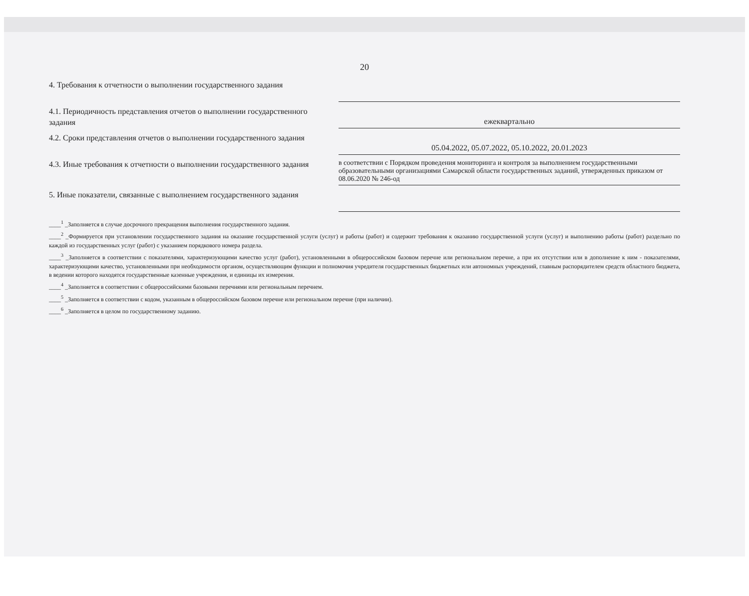20
4. Требования к отчетности о выполнении государственного задания
4.1. Периодичность представления отчетов о выполнении государственного задания
ежеквартально
4.2. Сроки представления отчетов о выполнении государственного задания
05.04.2022, 05.07.2022, 05.10.2022, 20.01.2023
4.3. Иные требования к отчетности о выполнении государственного задания
в соответствии с Порядком проведения мониторинга и контроля за выполнением государственными образовательными организациями Самарской области государственных заданий, утвержденных приказом от 08.06.2020 № 246-од
5. Иные показатели, связанные с выполнением государственного задания
____<sup>1</sup> _Заполняется в случае досрочного прекращения выполнения государственного задания.
____<sup>2</sup> _Формируется при установлении государственного задания на оказание государственной услуги (услуг) и работы (работ) и содержит требования к оказанию государственной услуги (услуг) и выполнению работы (работ) раздельно по каждой из государственных услуг (работ) с указанием порядкового номера раздела.
____<sup>3</sup> _Заполняется в соответствии с показателями, характеризующими качество услуг (работ), установленными в общероссийском базовом перечне или региональном перечне, а при их отсутствии или в дополнение к ним - показателями, характеризующими качество, установленными при необходимости органом, осуществляющим функции и полномочия учредителя государственных бюджетных или автономных учреждений, главным распорядителем средств областного бюджета, в ведении которого находятся государственные казенные учреждения, и единицы их измерения.
____<sup>4</sup> _Заполняется в соответствии с общероссийскими базовыми перечнями или региональным перечнем.
____<sup>5</sup> _Заполняется в соответствии с кодом, указанным в общероссийском базовом перечне или региональном перечне (при наличии).
____<sup>6</sup> _Заполняется в целом по государственному заданию.